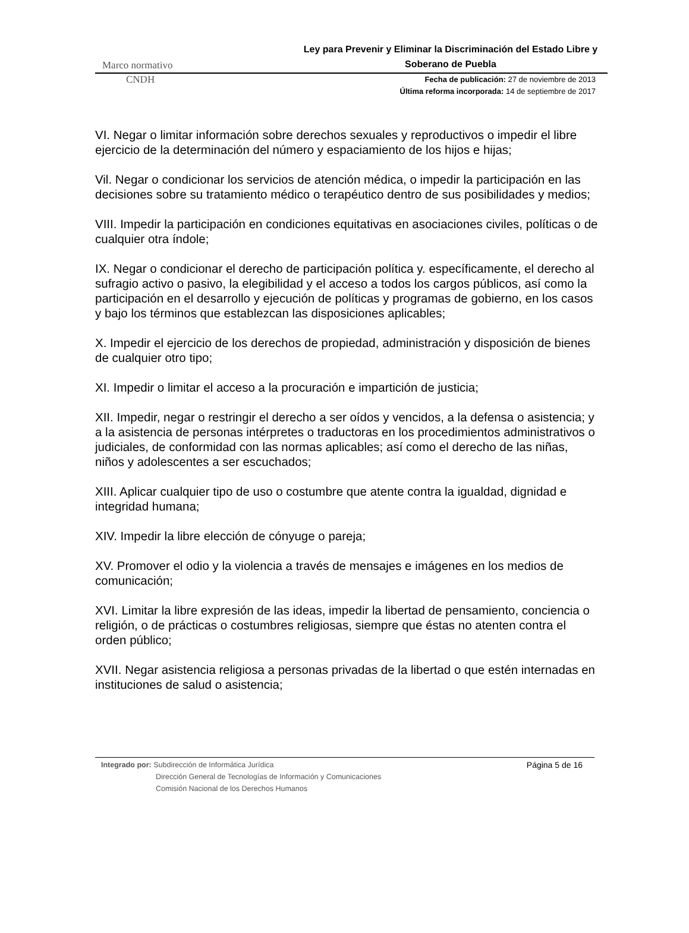Marco normativo
Ley para Prevenir y Eliminar la Discriminación del Estado Libre y Soberano de Puebla
CNDH
Fecha de publicación: 27 de noviembre de 2013
Última reforma incorporada: 14 de septiembre de 2017
VI. Negar o limitar información sobre derechos sexuales y reproductivos o impedir el libre ejercicio de la determinación del número y espaciamiento de los hijos e hijas;
Vil. Negar o condicionar los servicios de atención médica, o impedir la participación en las decisiones sobre su tratamiento médico o terapéutico dentro de sus posibilidades y medios;
VIII. Impedir la participación en condiciones equitativas en asociaciones civiles, políticas o de cualquier otra índole;
IX. Negar o condicionar el derecho de participación política y. específicamente, el derecho al sufragio activo o pasivo, la elegibilidad y el acceso a todos los cargos públicos, así como la participación en el desarrollo y ejecución de políticas y programas de gobierno, en los casos y bajo los términos que establezcan las disposiciones aplicables;
X. Impedir el ejercicio de los derechos de propiedad, administración y disposición de bienes de cualquier otro tipo;
XI. Impedir o limitar el acceso a la procuración e impartición de justicia;
XII. Impedir, negar o restringir el derecho a ser oídos y vencidos, a la defensa o asistencia; y a la asistencia de personas intérpretes o traductoras en los procedimientos administrativos o judiciales, de conformidad con las normas aplicables; así como el derecho de las niñas, niños y adolescentes a ser escuchados;
XIII. Aplicar cualquier tipo de uso o costumbre que atente contra la igualdad, dignidad e integridad humana;
XIV. Impedir la libre elección de cónyuge o pareja;
XV. Promover el odio y la violencia a través de mensajes e imágenes en los medios de comunicación;
XVI. Limitar la libre expresión de las ideas, impedir la libertad de pensamiento, conciencia o religión, o de prácticas o costumbres religiosas, siempre que éstas no atenten contra el orden público;
XVII. Negar asistencia religiosa a personas privadas de la libertad o que estén internadas en instituciones de salud o asistencia;
Integrado por: Subdirección de Informática Jurídica
Dirección General de Tecnologías de Información y Comunicaciones
Comisión Nacional de los Derechos Humanos
Página 5 de 16